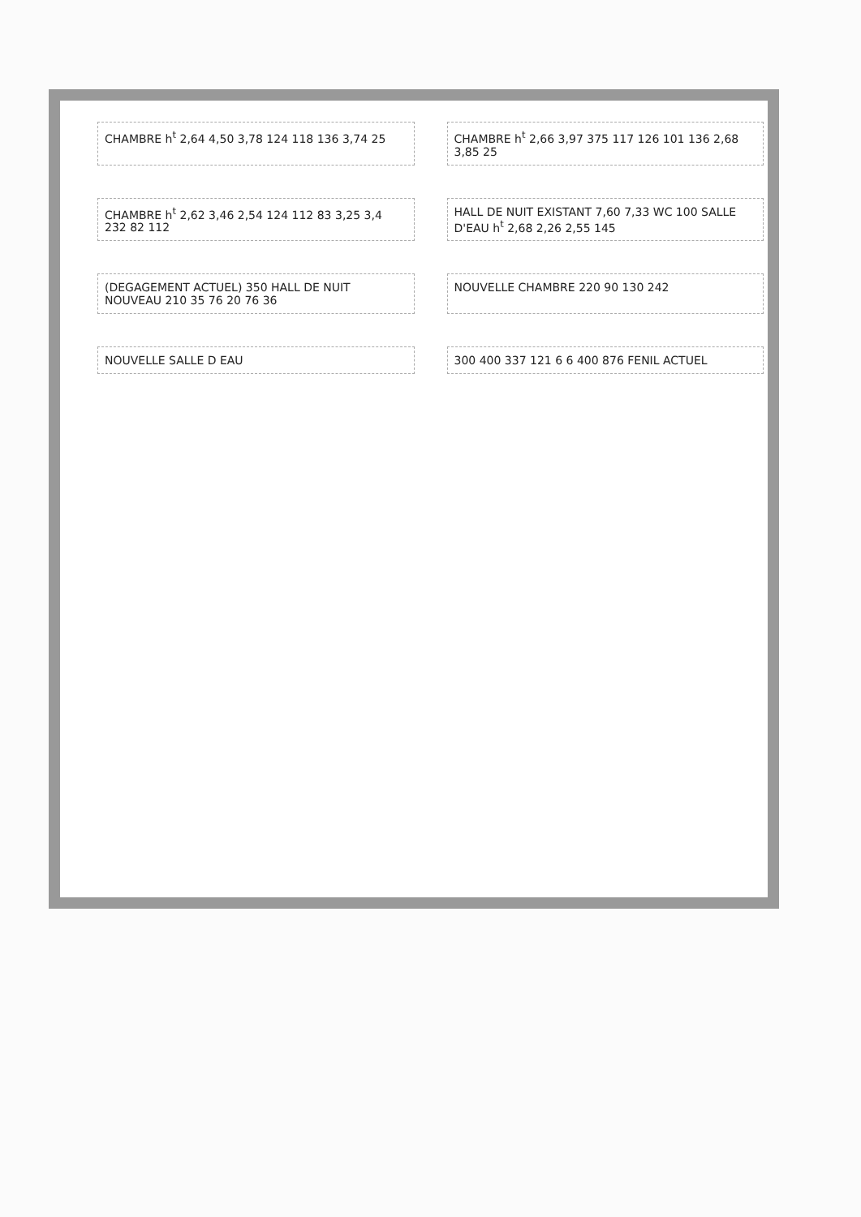CHAMBRE h<sup>t</sup> 2,64 4,50 3,78 124 118 136 3,74 25
CHAMBRE h<sup>t</sup> 2,66 3,97 375 117 126 101 136 2,68 3,85 25
CHAMBRE h<sup>t</sup> 2,62 3,46 2,54 124 112 83 3,25 3,4 232 82 112
HALL DE NUIT EXISTANT 7,60 7,33 WC 100 SALLE D'EAU h<sup>t</sup> 2,68 2,26 2,55 145
(DEGAGEMENT ACTUEL) 350 HALL DE NUIT NOUVEAU 210 35 76 20 76 36
NOUVELLE CHAMBRE 220 90 130 242
NOUVELLE SALLE D EAU
300 400 337 121 6 6 400 876 FENIL ACTUEL